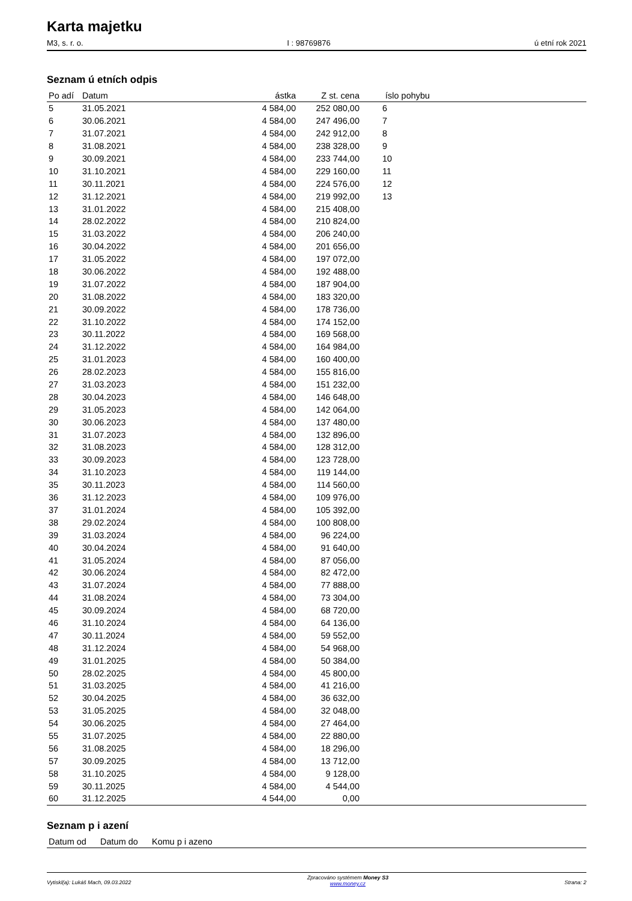Karta majetku
M3, s. r. o. I : 98769876 ú etní rok 2021
Seznam ú etních odpis
| Po adí | Datum | ástka | Z st. cena | íslo pohybu |
| --- | --- | --- | --- | --- |
| 5 | 31.05.2021 | 4 584,00 | 252 080,00 | 6 |
| 6 | 30.06.2021 | 4 584,00 | 247 496,00 | 7 |
| 7 | 31.07.2021 | 4 584,00 | 242 912,00 | 8 |
| 8 | 31.08.2021 | 4 584,00 | 238 328,00 | 9 |
| 9 | 30.09.2021 | 4 584,00 | 233 744,00 | 10 |
| 10 | 31.10.2021 | 4 584,00 | 229 160,00 | 11 |
| 11 | 30.11.2021 | 4 584,00 | 224 576,00 | 12 |
| 12 | 31.12.2021 | 4 584,00 | 219 992,00 | 13 |
| 13 | 31.01.2022 | 4 584,00 | 215 408,00 | |
| 14 | 28.02.2022 | 4 584,00 | 210 824,00 | |
| 15 | 31.03.2022 | 4 584,00 | 206 240,00 | |
| 16 | 30.04.2022 | 4 584,00 | 201 656,00 | |
| 17 | 31.05.2022 | 4 584,00 | 197 072,00 | |
| 18 | 30.06.2022 | 4 584,00 | 192 488,00 | |
| 19 | 31.07.2022 | 4 584,00 | 187 904,00 | |
| 20 | 31.08.2022 | 4 584,00 | 183 320,00 | |
| 21 | 30.09.2022 | 4 584,00 | 178 736,00 | |
| 22 | 31.10.2022 | 4 584,00 | 174 152,00 | |
| 23 | 30.11.2022 | 4 584,00 | 169 568,00 | |
| 24 | 31.12.2022 | 4 584,00 | 164 984,00 | |
| 25 | 31.01.2023 | 4 584,00 | 160 400,00 | |
| 26 | 28.02.2023 | 4 584,00 | 155 816,00 | |
| 27 | 31.03.2023 | 4 584,00 | 151 232,00 | |
| 28 | 30.04.2023 | 4 584,00 | 146 648,00 | |
| 29 | 31.05.2023 | 4 584,00 | 142 064,00 | |
| 30 | 30.06.2023 | 4 584,00 | 137 480,00 | |
| 31 | 31.07.2023 | 4 584,00 | 132 896,00 | |
| 32 | 31.08.2023 | 4 584,00 | 128 312,00 | |
| 33 | 30.09.2023 | 4 584,00 | 123 728,00 | |
| 34 | 31.10.2023 | 4 584,00 | 119 144,00 | |
| 35 | 30.11.2023 | 4 584,00 | 114 560,00 | |
| 36 | 31.12.2023 | 4 584,00 | 109 976,00 | |
| 37 | 31.01.2024 | 4 584,00 | 105 392,00 | |
| 38 | 29.02.2024 | 4 584,00 | 100 808,00 | |
| 39 | 31.03.2024 | 4 584,00 | 96 224,00 | |
| 40 | 30.04.2024 | 4 584,00 | 91 640,00 | |
| 41 | 31.05.2024 | 4 584,00 | 87 056,00 | |
| 42 | 30.06.2024 | 4 584,00 | 82 472,00 | |
| 43 | 31.07.2024 | 4 584,00 | 77 888,00 | |
| 44 | 31.08.2024 | 4 584,00 | 73 304,00 | |
| 45 | 30.09.2024 | 4 584,00 | 68 720,00 | |
| 46 | 31.10.2024 | 4 584,00 | 64 136,00 | |
| 47 | 30.11.2024 | 4 584,00 | 59 552,00 | |
| 48 | 31.12.2024 | 4 584,00 | 54 968,00 | |
| 49 | 31.01.2025 | 4 584,00 | 50 384,00 | |
| 50 | 28.02.2025 | 4 584,00 | 45 800,00 | |
| 51 | 31.03.2025 | 4 584,00 | 41 216,00 | |
| 52 | 30.04.2025 | 4 584,00 | 36 632,00 | |
| 53 | 31.05.2025 | 4 584,00 | 32 048,00 | |
| 54 | 30.06.2025 | 4 584,00 | 27 464,00 | |
| 55 | 31.07.2025 | 4 584,00 | 22 880,00 | |
| 56 | 31.08.2025 | 4 584,00 | 18 296,00 | |
| 57 | 30.09.2025 | 4 584,00 | 13 712,00 | |
| 58 | 31.10.2025 | 4 584,00 | 9 128,00 | |
| 59 | 30.11.2025 | 4 584,00 | 4 544,00 | |
| 60 | 31.12.2025 | 4 544,00 | 0,00 | |
Seznam p i azení
| Datum od | Datum do | Komu p i azeno |
| --- | --- | --- |
Vytiskl(a): Lukáš Mach, 09.03.2022 Zpracováno systémem Money S3
www.money.cz Strana: 2